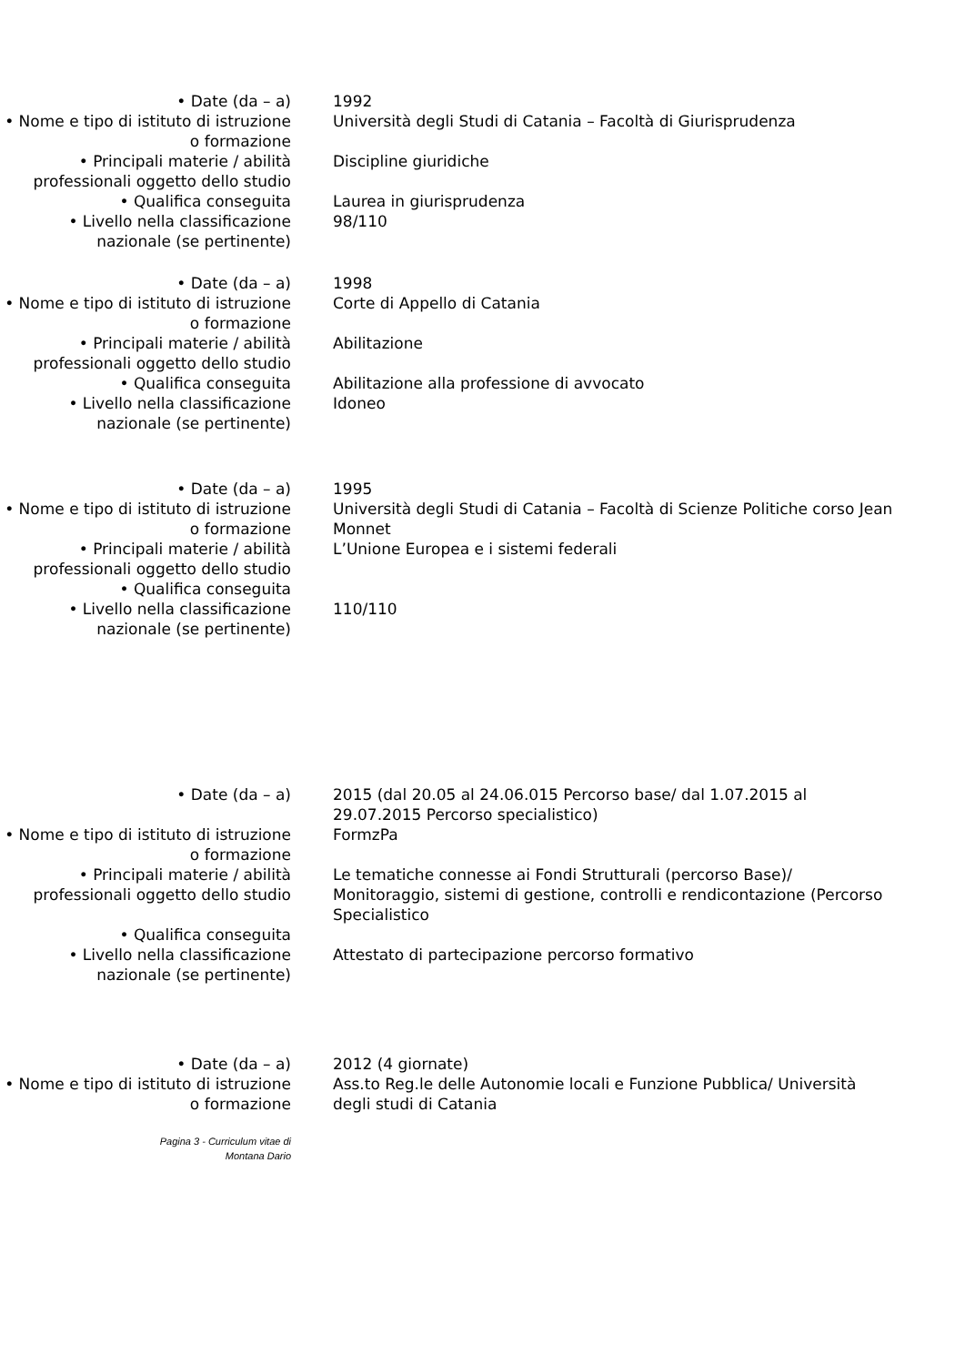• Date (da – a) 1992
• Nome e tipo di istituto di istruzione o formazione
Università degli Studi di Catania – Facoltà di Giurisprudenza
• Principali materie / abilità professionali oggetto dello studio
Discipline giuridiche
• Qualifica conseguita Laurea in giurisprudenza
• Livello nella classificazione nazionale (se pertinente)
98/110
• Date (da – a) 1998
• Nome e tipo di istituto di istruzione o formazione
Corte di Appello di Catania
• Principali materie / abilità professionali oggetto dello studio
Abilitazione
• Qualifica conseguita Abilitazione alla professione di avvocato
• Livello nella classificazione nazionale (se pertinente)
Idoneo
• Date (da – a) 1995
• Nome e tipo di istituto di istruzione o formazione
Università degli Studi di Catania – Facoltà di Scienze Politiche corso Jean Monnet
• Principali materie / abilità professionali oggetto dello studio
L’Unione Europea e i sistemi federali
• Qualifica conseguita
• Livello nella classificazione nazionale (se pertinente)
110/110
• Date (da – a) 2015 (dal 20.05 al 24.06.015 Percorso base/ dal 1.07.2015 al 29.07.2015 Percorso specialistico)
• Nome e tipo di istituto di istruzione o formazione
FormzPa
• Principali materie / abilità professionali oggetto dello studio
Le tematiche connesse ai Fondi Strutturali (percorso Base)/ Monitoraggio, sistemi di gestione, controlli e rendicontazione (Percorso Specialistico
• Qualifica conseguita
• Livello nella classificazione nazionale (se pertinente)
Attestato di partecipazione percorso formativo
• Date (da – a) 2012 (4 giornate)
• Nome e tipo di istituto di istruzione o formazione
Ass.to Reg.le delle Autonomie locali e Funzione Pubblica/ Università degli studi di Catania
Pagina 3 - Curriculum vitae di
Montana Dario